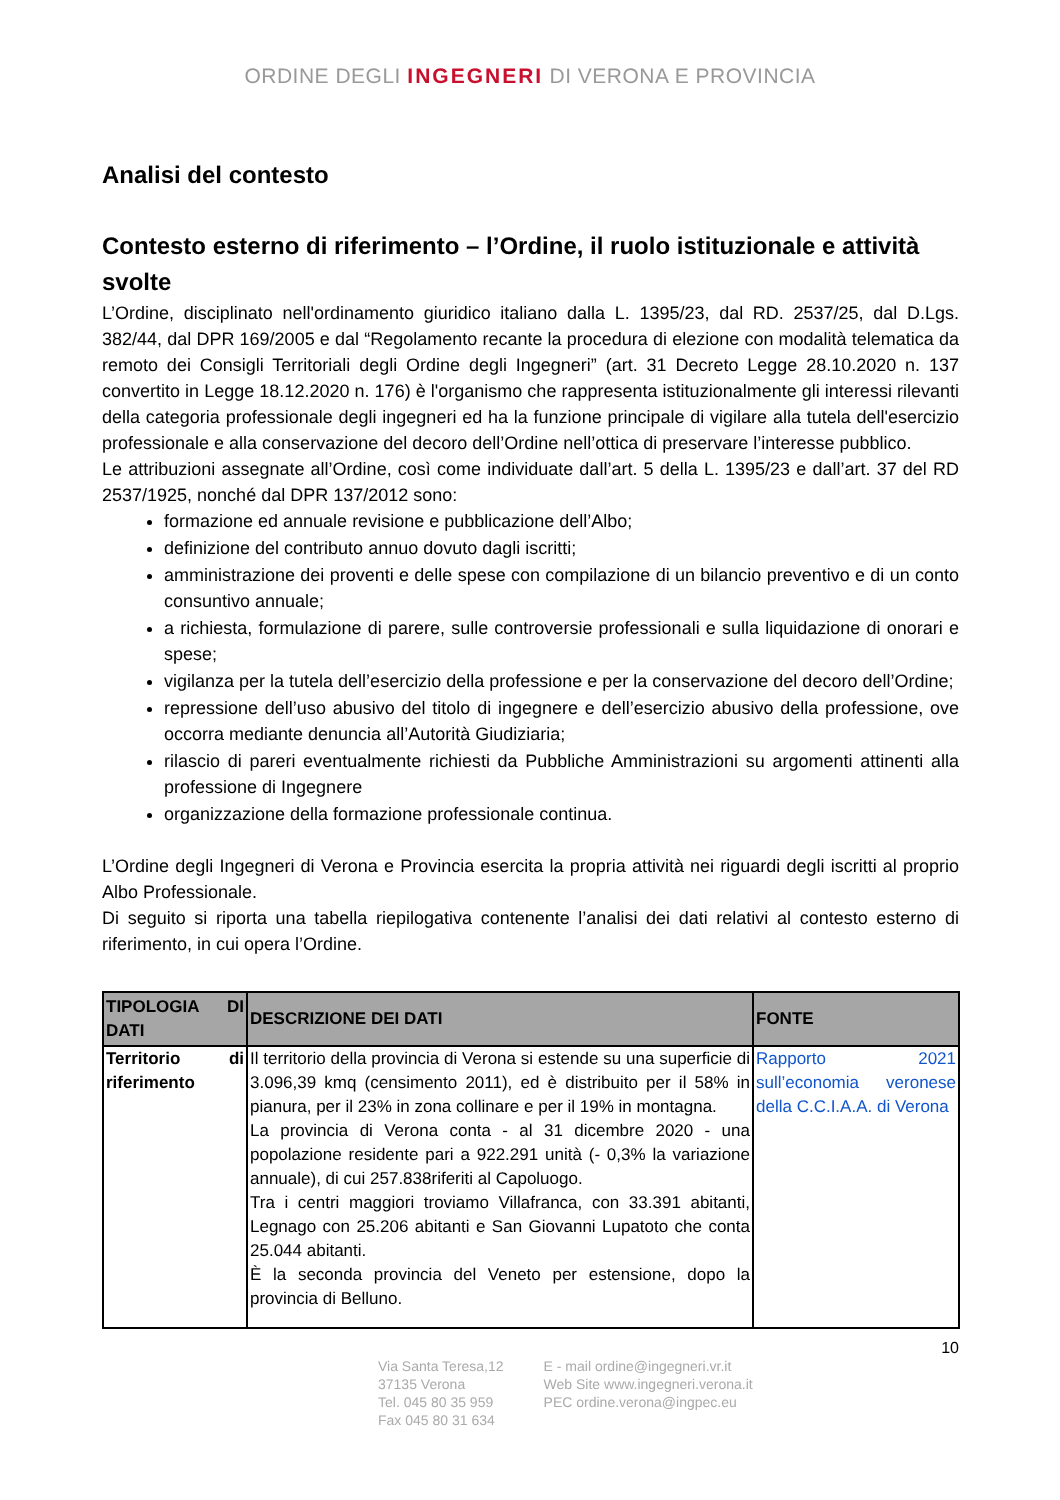ORDINE DEGLI INGEGNERI DI VERONA E PROVINCIA
Analisi del contesto
Contesto esterno di riferimento – l’Ordine, il ruolo istituzionale e attività svolte
L’Ordine, disciplinato nell'ordinamento giuridico italiano dalla L. 1395/23, dal RD. 2537/25, dal D.Lgs. 382/44, dal DPR 169/2005 e dal “Regolamento recante la procedura di elezione con modalità telematica da remoto dei Consigli Territoriali degli Ordine degli Ingegneri” (art. 31 Decreto Legge 28.10.2020 n. 137 convertito in Legge 18.12.2020 n. 176) è l'organismo che rappresenta istituzionalmente gli interessi rilevanti della categoria professionale degli ingegneri ed ha la funzione principale di vigilare alla tutela dell'esercizio professionale e alla conservazione del decoro dell’Ordine nell’ottica di preservare l’interesse pubblico.
Le attribuzioni assegnate all’Ordine, così come individuate dall’art. 5 della L. 1395/23 e dall’art. 37 del RD 2537/1925, nonché dal DPR 137/2012 sono:
formazione ed annuale revisione e pubblicazione dell’Albo;
definizione del contributo annuo dovuto dagli iscritti;
amministrazione dei proventi e delle spese con compilazione di un bilancio preventivo e di un conto consuntivo annuale;
a richiesta, formulazione di parere, sulle controversie professionali e sulla liquidazione di onorari e spese;
vigilanza per la tutela dell’esercizio della professione e per la conservazione del decoro dell’Ordine;
repressione dell’uso abusivo del titolo di ingegnere e dell’esercizio abusivo della professione, ove occorra mediante denuncia all’Autorità Giudiziaria;
rilascio di pareri eventualmente richiesti da Pubbliche Amministrazioni su argomenti attinenti alla professione di Ingegnere
organizzazione della formazione professionale continua.
L’Ordine degli Ingegneri di Verona e Provincia esercita la propria attività nei riguardi degli iscritti al proprio Albo Professionale.
Di seguito si riporta una tabella riepilogativa contenente l’analisi dei dati relativi al contesto esterno di riferimento, in cui opera l’Ordine.
| TIPOLOGIA DI DATI | DESCRIZIONE DEI DATI | FONTE |
| --- | --- | --- |
| Territorio di riferimento | Il territorio della provincia di Verona si estende su una superficie di 3.096,39 kmq (censimento 2011), ed è distribuito per il 58% in pianura, per il 23% in zona collinare e per il 19% in montagna. La provincia di Verona conta - al 31 dicembre 2020 - una popolazione residente pari a 922.291 unità (- 0,3% la variazione annuale), di cui 257.838riferiti al Capoluogo. Tra i centri maggiori troviamo Villafranca, con 33.391 abitanti, Legnago con 25.206 abitanti e San Giovanni Lupatoto che conta 25.044 abitanti. È la seconda provincia del Veneto per estensione, dopo la provincia di Belluno. | Rapporto 2021 sull’economia veronese della C.C.I.A.A. di Verona |
10
Via Santa Teresa,12
37135 Verona
Tel. 045 80 35 959
Fax 045 80 31 634
E - mail ordine@ingegneri.vr.it
Web Site www.ingegneri.verona.it
PEC ordine.verona@ingpec.eu